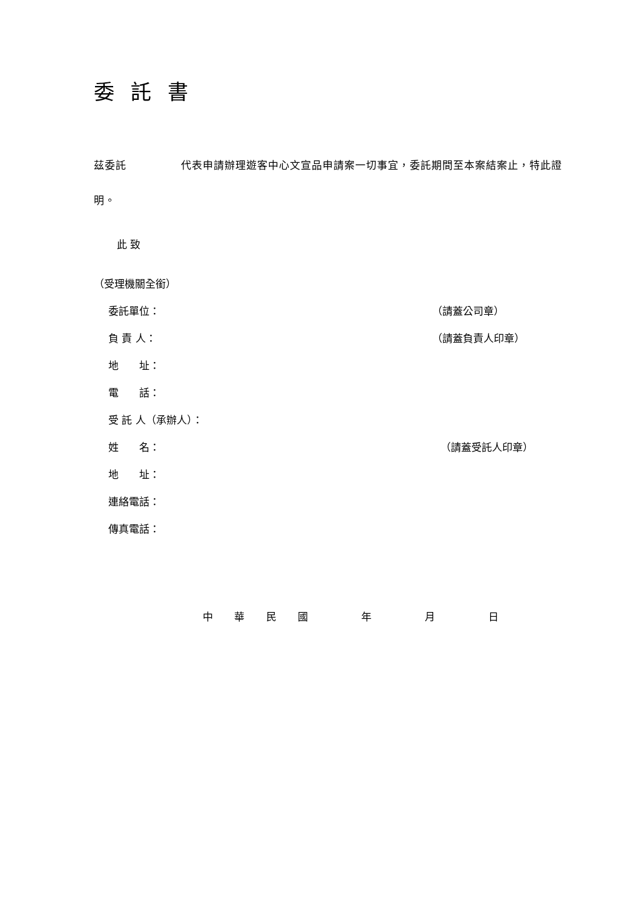委 託 書
茲委託　　　　　代表申請辦理遊客中心文宣品申請案一切事宜，委託期間至本案結案止，特此證明。
此 致
（受理機關全銜）
委託單位： （請蓋公司章）
負 責 人： （請蓋負責人印章）
地　　址：
電　　話：
受 託 人（承辦人）：
姓　　名： （請蓋受託人印章）
地　　址：
連絡電話：
傳真電話：
中 華 民 國 　 年 　 月 　 日